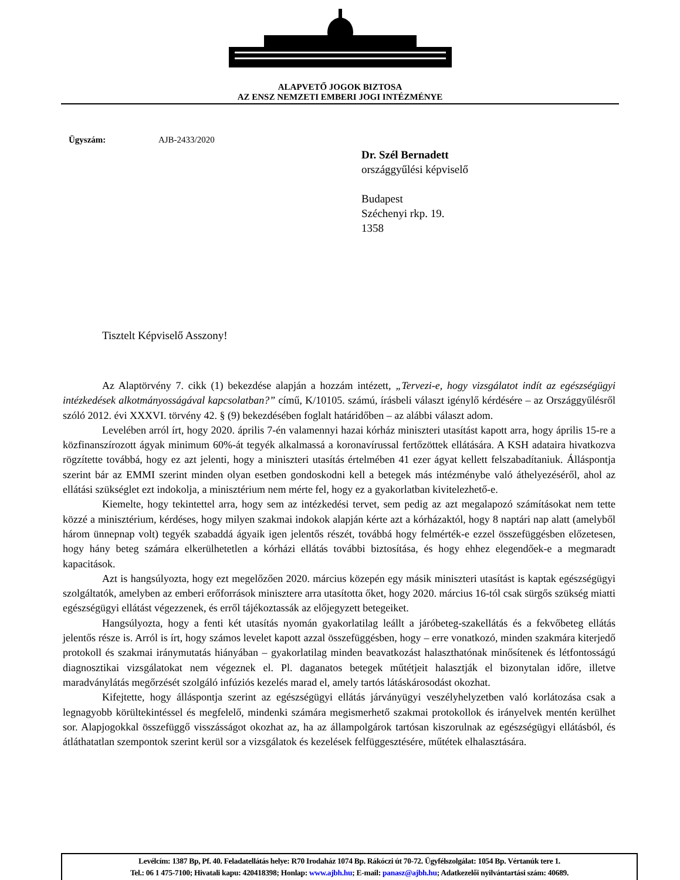ALAPVETŐ JOGOK BIZTOSA
AZ ENSZ NEMZETI EMBERI JOGI INTÉZMÉNYE
Ügyszám: AJB-2433/2020
Dr. Szél Bernadett
országgyűlési képviselő
Budapest
Széchenyi rkp. 19.
1358
Tisztelt Képviselő Asszony!
Az Alaptörvény 7. cikk (1) bekezdése alapján a hozzám intézett, „Tervezi-e, hogy vizsgálatot indít az egészségügyi intézkedések alkotmányosságával kapcsolatban?” című, K/10105. számú, írásbeli választ igénylő kérdésére – az Országgyűlésről szóló 2012. évi XXXVI. törvény 42. § (9) bekezdésében foglalt határidőben – az alábbi választ adom.
Levelében arról írt, hogy 2020. április 7-én valamennyi hazai kórház miniszteri utasítást kapott arra, hogy április 15-re a közfinanszírozott ágyak minimum 60%-át tegyék alkalmassá a koronavírussal fertőzöttek ellátására. A KSH adataira hivatkozva rögzítette továbbá, hogy ez azt jelenti, hogy a miniszteri utasítás értelmében 41 ezer ágyat kellett felszabadítaniuk. Álláspontja szerint bár az EMMI szerint minden olyan esetben gondoskodni kell a betegek más intézménybe való áthelyezéséről, ahol az ellátási szükséglet ezt indokolja, a minisztérium nem mérte fel, hogy ez a gyakorlatban kivitelezhető-e.
Kiemelte, hogy tekintettel arra, hogy sem az intézkedési tervet, sem pedig az azt megalapozó számításokat nem tette közzé a minisztérium, kérdéses, hogy milyen szakmai indokok alapján kérte azt a kórházaktól, hogy 8 naptári nap alatt (amelyből három ünnepnap volt) tegyék szabaddá ágyaik igen jelentős részét, továbbá hogy felmérték-e ezzel összefüggésben előzetesen, hogy hány beteg számára elkerülhetetlen a kórházi ellátás további biztosítása, és hogy ehhez elegendőek-e a megmaradt kapacitások.
Azt is hangsúlyozta, hogy ezt megelőzően 2020. március közepén egy másik miniszteri utasítást is kaptak egészségügyi szolgáltatók, amelyben az emberi erőforrások minisztere arra utasította őket, hogy 2020. március 16-tól csak sürgős szükség miatti egészségügyi ellátást végezzenek, és erről tájékoztassák az előjegyzett betegeiket.
Hangsúlyozta, hogy a fenti két utasítás nyomán gyakorlatilag leállt a járóbeteg-szakellátás és a fekvőbeteg ellátás jelentős része is. Arról is írt, hogy számos levelet kapott azzal összefüggésben, hogy – erre vonatkozó, minden szakmára kiterjedő protokoll és szakmai iránymutatás hiányában – gyakorlatilag minden beavatkozást halaszthatónak minősítenek és létfontosságú diagnosztikai vizsgálatokat nem végeznek el. Pl. daganatos betegek műtétjeit halasztják el bizonytalan időre, illetve maradványlátás megőrzését szolgáló infúziós kezelés marad el, amely tartós látáskárosodást okozhat.
Kifejtette, hogy álláspontja szerint az egészségügyi ellátás járványügyi veszélyhelyzetben való korlátozása csak a legnagyobb körültekintéssel és megfelelő, mindenki számára megismerhető szakmai protokollok és irányelvek mentén kerülhet sor. Alapjogokkal összefüggő visszásságot okozhat az, ha az állampolgárok tartósan kiszorulnak az egészségügyi ellátásból, és átláthatatlan szempontok szerint kerül sor a vizsgálatok és kezelések felfüggesztésére, műtétek elhalasztására.
Levélcím: 1387 Bp, Pf. 40. Feladatellátás helye: R70 Irodaház 1074 Bp. Rákóczi út 70-72. Ügyfélszolgálat: 1054 Bp. Vértanúk tere 1.
Tel.: 06 1 475-7100; Hivatali kapu: 420418398; Honlap: www.ajbh.hu; E-mail: panasz@ajbh.hu; Adatkezelői nyilvántartási szám: 40689.